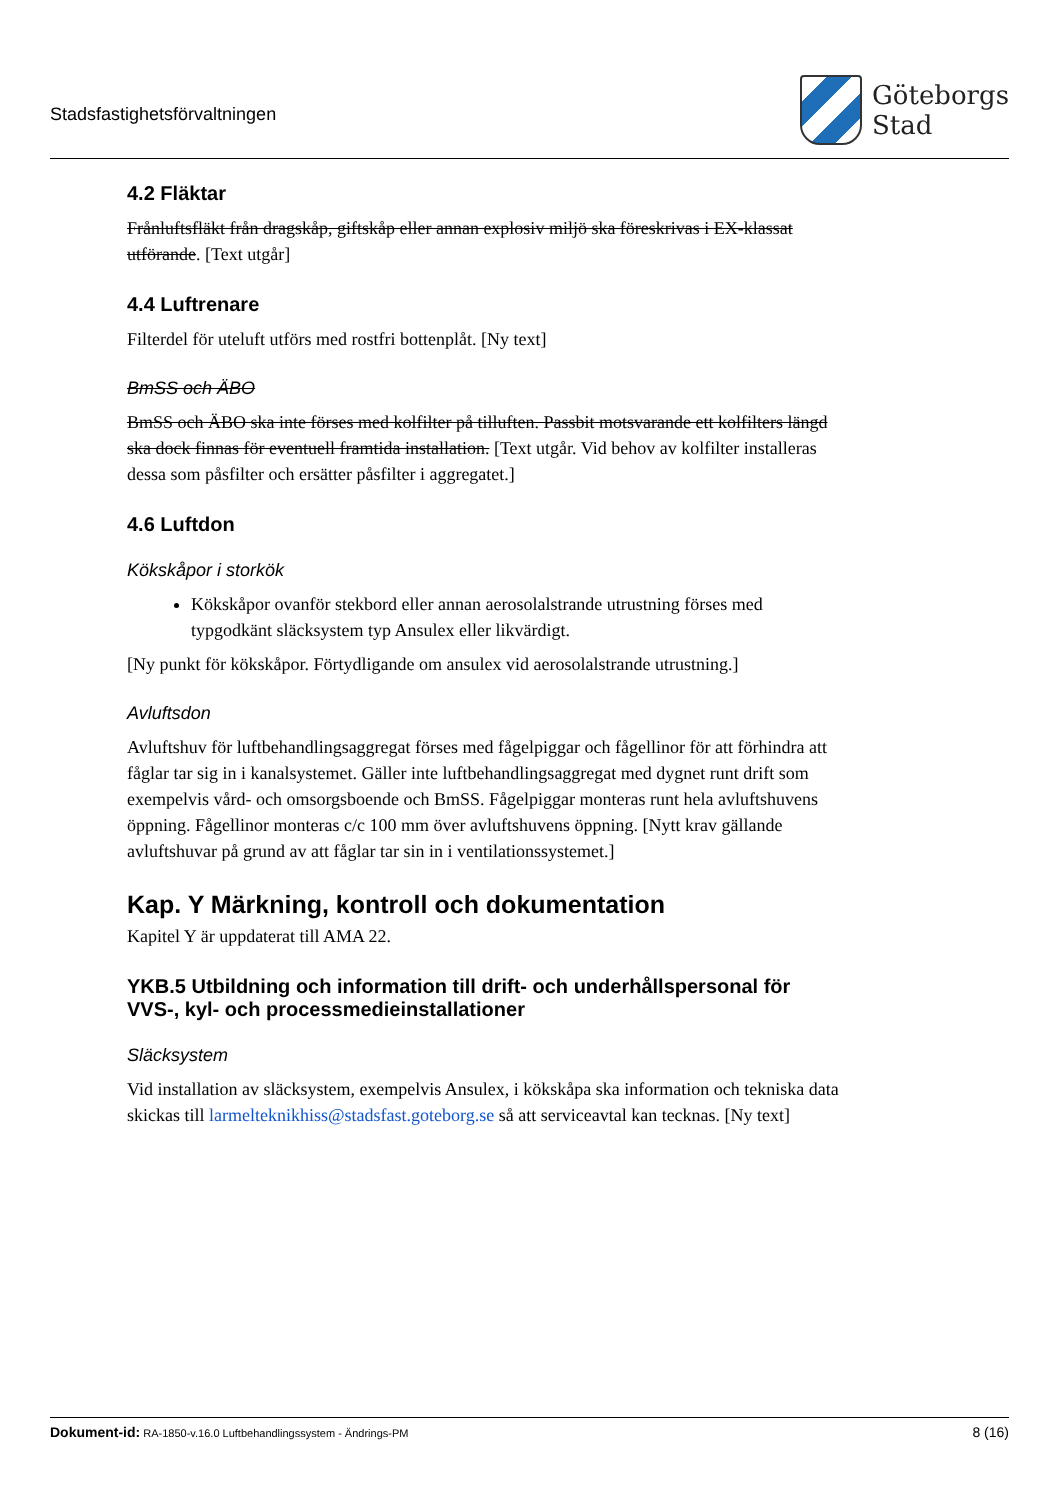Stadsfastighetsförvaltningen
Göteborgs
Stad
4.2 Fläktar
Frånluftsfläkt från dragskåp, giftskåp eller annan explosiv miljö ska föreskrivas i EX-klassat utförande. [Text utgår]
4.4 Luftrenare
Filterdel för uteluft utförs med rostfri bottenplåt. [Ny text]
BmSS och ÄBO
BmSS och ÄBO ska inte förses med kolfilter på tilluften. Passbit motsvarande ett kolfilters längd ska dock finnas för eventuell framtida installation. [Text utgår. Vid behov av kolfilter installeras dessa som påsfilter och ersätter påsfilter i aggregatet.]
4.6 Luftdon
Kökskåpor i storkök
Kökskåpor ovanför stekbord eller annan aerosolalstrande utrustning förses med typgodkänt släcksystem typ Ansulex eller likvärdigt.
[Ny punkt för kökskåpor. Förtydligande om ansulex vid aerosolalstrande utrustning.]
Avluftsdon
Avluftshuv för luftbehandlingsaggregat förses med fågelpiggar och fågellinor för att förhindra att fåglar tar sig in i kanalsystemet. Gäller inte luftbehandlingsaggregat med dygnet runt drift som exempelvis vård- och omsorgsboende och BmSS. Fågelpiggar monteras runt hela avluftshuvens öppning. Fågellinor monteras c/c 100 mm över avluftshuvens öppning. [Nytt krav gällande avluftshuvar på grund av att fåglar tar sin in i ventilationssystemet.]
Kap. Y Märkning, kontroll och dokumentation
Kapitel Y är uppdaterat till AMA 22.
YKB.5 Utbildning och information till drift- och underhållspersonal för VVS-, kyl- och processmedieinstallationer
Släcksystem
Vid installation av släcksystem, exempelvis Ansulex, i kökskåpa ska information och tekniska data skickas till larmelteknikhiss@stadsfast.goteborg.se så att serviceavtal kan tecknas. [Ny text]
Dokument-id: RA-1850-v.16.0 Luftbehandlingssystem - Ändrings-PM
8 (16)